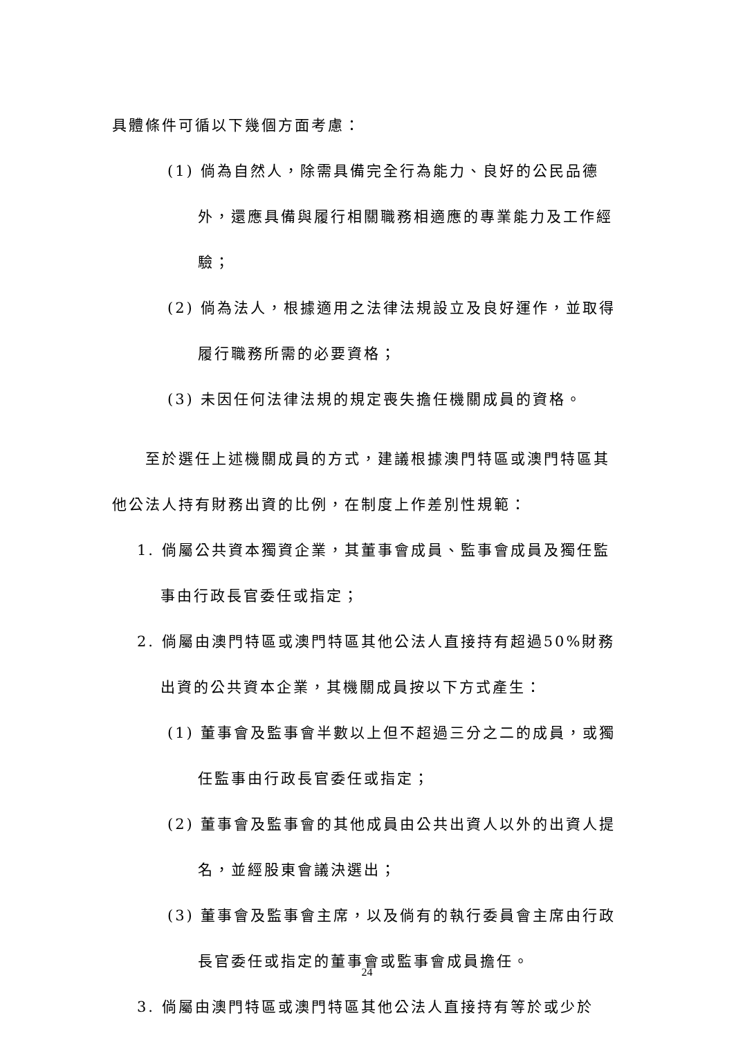具體條件可循以下幾個方面考慮：
(1) 倘為自然人，除需具備完全行為能力、良好的公民品德外，還應具備與履行相關職務相適應的專業能力及工作經驗；
(2) 倘為法人，根據適用之法律法規設立及良好運作，並取得履行職務所需的必要資格；
(3) 未因任何法律法規的規定喪失擔任機關成員的資格。
至於選任上述機關成員的方式，建議根據澳門特區或澳門特區其他公法人持有財務出資的比例，在制度上作差別性規範：
1. 倘屬公共資本獨資企業，其董事會成員、監事會成員及獨任監事由行政長官委任或指定；
2. 倘屬由澳門特區或澳門特區其他公法人直接持有超過50%財務出資的公共資本企業，其機關成員按以下方式產生：
(1) 董事會及監事會半數以上但不超過三分之二的成員，或獨任監事由行政長官委任或指定；
(2) 董事會及監事會的其他成員由公共出資人以外的出資人提名，並經股東會議決選出；
(3) 董事會及監事會主席，以及倘有的執行委員會主席由行政長官委任或指定的董事會或監事會成員擔任。
3. 倘屬由澳門特區或澳門特區其他公法人直接持有等於或少於
24